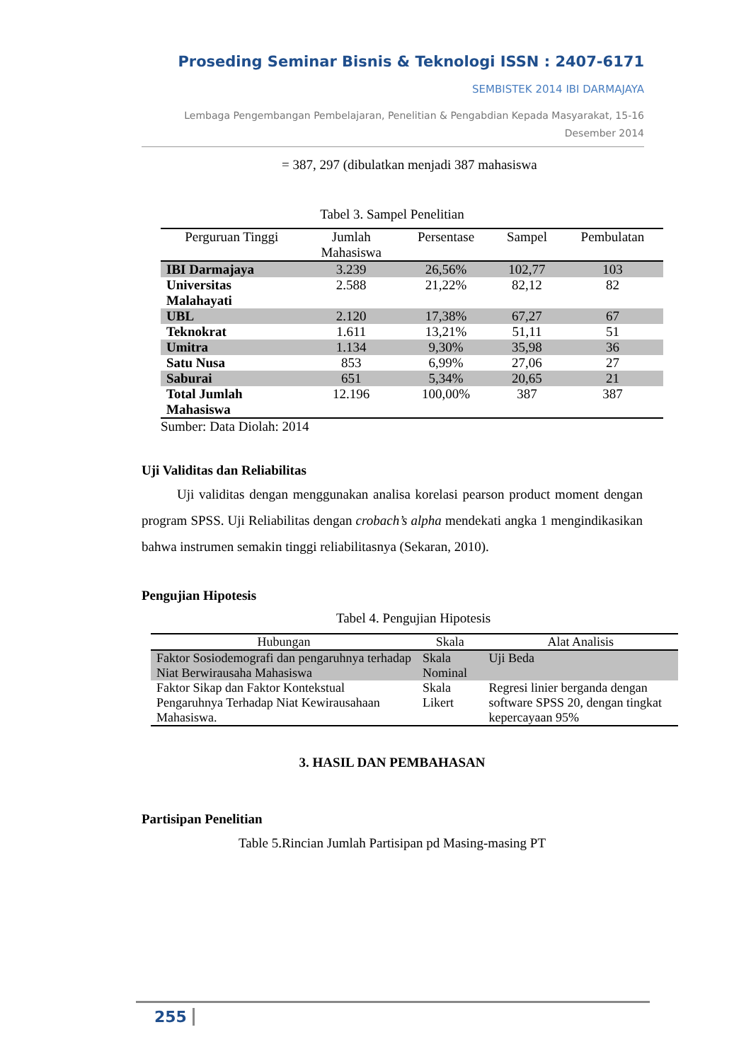Proseding Seminar Bisnis & Teknologi ISSN : 2407-6171
SEMBISTEK 2014 IBI DARMAJAYA
Lembaga Pengembangan Pembelajaran, Penelitian & Pengabdian Kepada Masyarakat, 15-16
Desember 2014
= 387, 297 (dibulatkan menjadi 387 mahasiswa
Tabel 3. Sampel Penelitian
| Perguruan Tinggi | Jumlah Mahasiswa | Persentase | Sampel | Pembulatan |
| --- | --- | --- | --- | --- |
| IBI Darmajaya | 3.239 | 26,56% | 102,77 | 103 |
| Universitas Malahayati | 2.588 | 21,22% | 82,12 | 82 |
| UBL | 2.120 | 17,38% | 67,27 | 67 |
| Teknokrat | 1.611 | 13,21% | 51,11 | 51 |
| Umitra | 1.134 | 9,30% | 35,98 | 36 |
| Satu Nusa | 853 | 6,99% | 27,06 | 27 |
| Saburai | 651 | 5,34% | 20,65 | 21 |
| Total Jumlah Mahasiswa | 12.196 | 100,00% | 387 | 387 |
Sumber: Data Diolah: 2014
Uji Validitas dan Reliabilitas
Uji validitas dengan menggunakan analisa korelasi pearson product moment dengan program SPSS. Uji Reliabilitas dengan crobach’s alpha mendekati angka 1 mengindikasikan bahwa instrumen semakin tinggi reliabilitasnya (Sekaran, 2010).
Pengujian Hipotesis
Tabel 4. Pengujian Hipotesis
| Hubungan | Skala | Alat Analisis |
| --- | --- | --- |
| Faktor Sosiodemografi dan pengaruhnya terhadap Niat Berwirausaha Mahasiswa | Skala Nominal | Uji Beda |
| Faktor Sikap dan Faktor Kontekstual Pengaruhnya Terhadap Niat Kewirausahaan Mahasiswa. | Skala Likert | Regresi linier berganda dengan software SPSS 20, dengan tingkat kepercayaan 95% |
3. HASIL DAN PEMBAHASAN
Partisipan Penelitian
Table 5.Rincian Jumlah Partisipan pd Masing-masing PT
255